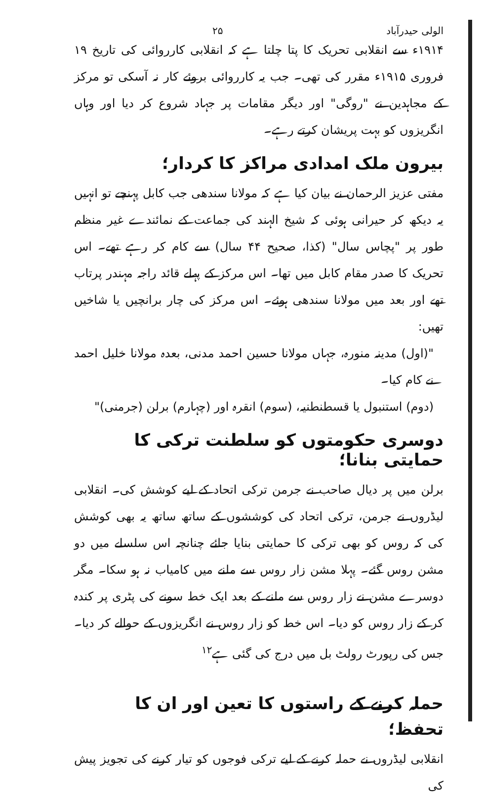الولی حیدرآباد ۲۵
۱۹۱۴ء سے انقلابی تحریک کا پتا چلتا ہے کہ انقلابی کارروائی کی تاریخ ۱۹ فروری ۱۹۱۵ء مقرر کی تھی۔ جب یہ کارروائی بروئے کار نہ آسکی تو مرکز کے مجاہدین نے "روگی" اور دیگر مقامات پر جہاد شروع کر دیا اور وہاں انگریزوں کو بہت پریشان کرتے رہے۔
بیرون ملک امدادی مراکز کا کردار؛
مفتی عزیز الرحمان نے بیان کیا ہے کہ مولانا سندھی جب کابل پہنچے تو انہیں یہ دیکھ کر حیرانی ہوئی کہ شیخ الہند کی جماعت کے نمائندے غیر منظم طور پر "پچاس سال" (کذا، صحیح ۴۴ سال) سے کام کر رہے تھے۔ اس تحریک کا صدر مقام کابل میں تھا۔ اس مرکز کے پہلے قائد راجہ مہندر پرتاب تھے اور بعد میں مولانا سندھی ہوئے۔ اس مرکز کی چار برانچیں یا شاخیں تھیں:
"(اول) مدینہ منورہ، جہاں مولانا حسین احمد مدنی، بعدہ مولانا خلیل احمد نے کام کیا۔
(دوم) استنبول یا قسطنطنیہ، (سوم) انقرہ اور (چہارم) برلن (جرمنی)"
دوسری حکومتوں کو سلطنت ترکی کا حمایتی بنانا؛
برلن میں پر دیال صاحب نے جرمن ترکی اتحاد کے لیے کوشش کی۔ انقلابی لیڈروں نے جرمن، ترکی اتحاد کی کوششوں کے ساتھ ساتھ یہ بھی کوشش کی کہ روس کو بھی ترکی کا حمایتی بنایا جائے چنانچہ اس سلسلے میں دو مشن روس گئے۔ پہلا مشن زار روس سے ملنے میں کامیاب نہ ہو سکا۔ مگر دوسرے مشن نے زار روس سے ملنے کے بعد ایک خط سونے کی پٹری پر کندہ کر کے زار روس کو دیا۔ اس خط کو زار روس نے انگریزوں کے حوالے کر دیا۔ جس کی رپورٹ رولٹ بل میں درج کی گئی ہے<sup>۱۲</sup>
حملہ کرنے کے راستوں کا تعین اور ان کا تحفظ؛
انقلابی لیڈروں نے حملہ کرنے کے لیے ترکی فوجوں کو تیار کرنے کی تجویز پیش کی